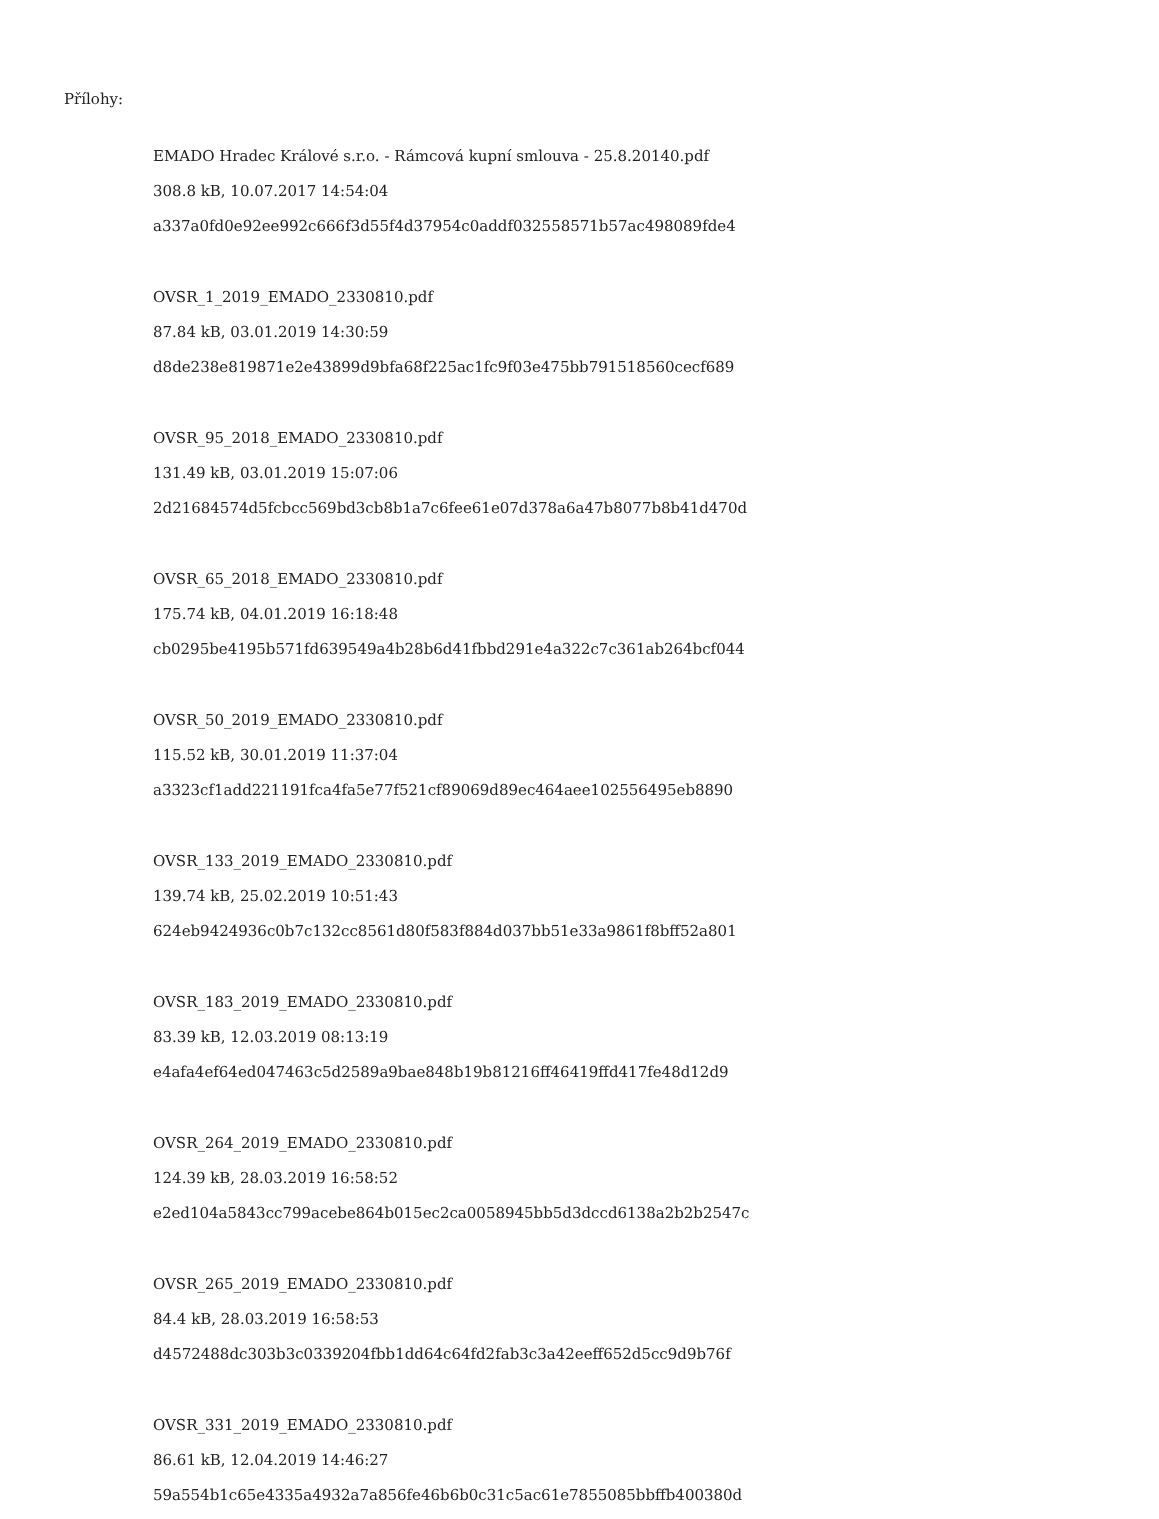Přílohy:
EMADO Hradec Králové s.r.o. - Rámcová kupní smlouva - 25.8.20140.pdf
308.8 kB, 10.07.2017 14:54:04
a337a0fd0e92ee992c666f3d55f4d37954c0addf032558571b57ac498089fde4
OVSR_1_2019_EMADO_2330810.pdf
87.84 kB, 03.01.2019 14:30:59
d8de238e819871e2e43899d9bfa68f225ac1fc9f03e475bb791518560cecf689
OVSR_95_2018_EMADO_2330810.pdf
131.49 kB, 03.01.2019 15:07:06
2d21684574d5fcbcc569bd3cb8b1a7c6fee61e07d378a6a47b8077b8b41d470d
OVSR_65_2018_EMADO_2330810.pdf
175.74 kB, 04.01.2019 16:18:48
cb0295be4195b571fd639549a4b28b6d41fbbd291e4a322c7c361ab264bcf044
OVSR_50_2019_EMADO_2330810.pdf
115.52 kB, 30.01.2019 11:37:04
a3323cf1add221191fca4fa5e77f521cf89069d89ec464aee102556495eb8890
OVSR_133_2019_EMADO_2330810.pdf
139.74 kB, 25.02.2019 10:51:43
624eb9424936c0b7c132cc8561d80f583f884d037bb51e33a9861f8bff52a801
OVSR_183_2019_EMADO_2330810.pdf
83.39 kB, 12.03.2019 08:13:19
e4afa4ef64ed047463c5d2589a9bae848b19b81216ff46419ffd417fe48d12d9
OVSR_264_2019_EMADO_2330810.pdf
124.39 kB, 28.03.2019 16:58:52
e2ed104a5843cc799acebe864b015ec2ca0058945bb5d3dccd6138a2b2b2547c
OVSR_265_2019_EMADO_2330810.pdf
84.4 kB, 28.03.2019 16:58:53
d4572488dc303b3c0339204fbb1dd64c64fd2fab3c3a42eeff652d5cc9d9b76f
OVSR_331_2019_EMADO_2330810.pdf
86.61 kB, 12.04.2019 14:46:27
59a554b1c65e4335a4932a7a856fe46b6b0c31c5ac61e7855085bbffb400380d